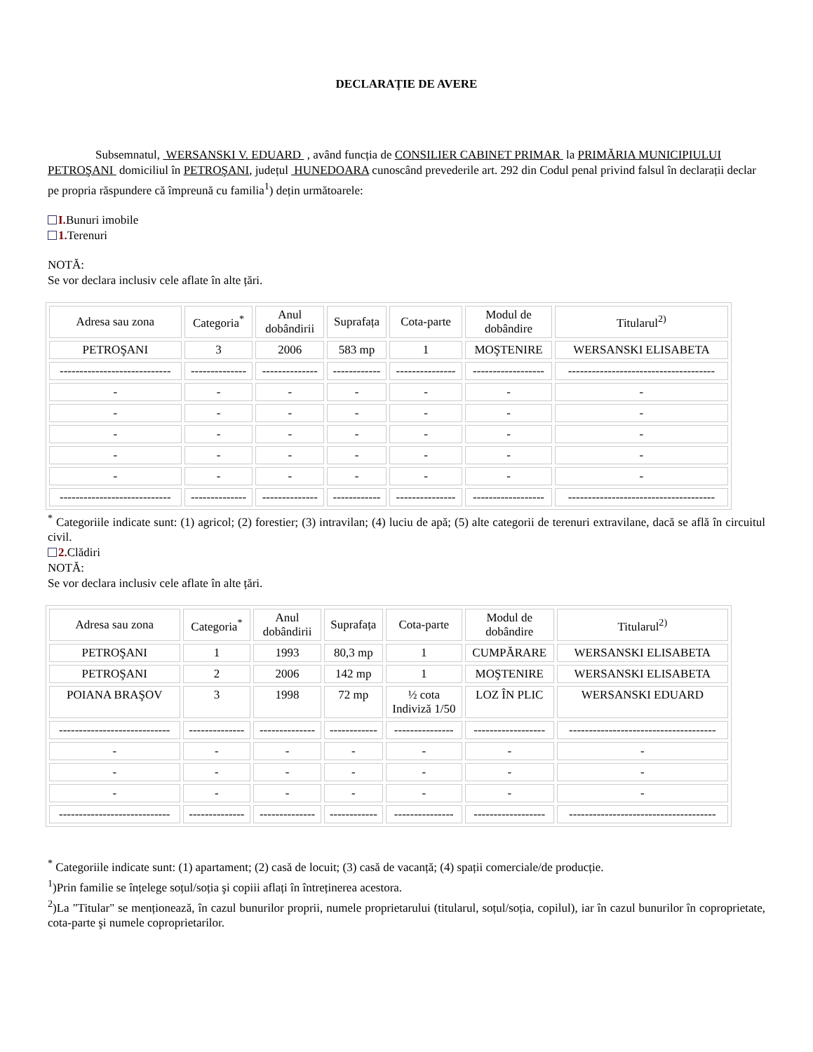DECLARAȚIE DE AVERE
Subsemnatul, WERSANSKI V. EDUARD , având funcția de CONSILIER CABINET PRIMAR la PRIMĂRIA MUNICIPIULUI PETROŞANI domiciliul în PETROŞANI, județul HUNEDOARA cunoscând prevederile art. 292 din Codul penal privind falsul în declarații declar pe propria răspundere că împreună cu familia<sup>1</sup>) dețin următoarele:
I. Bunuri imobile
1. Terenuri
NOTĂ:
Se vor declara inclusiv cele aflate în alte țări.
| Adresa sau zona | Categoria<sup>*</sup> | Anul dobândirii | Suprafața | Cota-parte | Modul de dobândire | Titularul<sup>2)</sup> |
| PETROŞANI | 3 | 2006 | 583 mp | 1 | MOŞTENIRE | WERSANSKI ELISABETA |
| ---------------------------- | -------------- | -------------- | ------------ | --------------- | ------------------ | ------------------------------------- |
| - | - | - | - | - | - | - |
| - | - | - | - | - | - | - |
| - | - | - | - | - | - | - |
| - | - | - | - | - | - | - |
| - | - | - | - | - | - | - |
| ---------------------------- | -------------- | -------------- | ------------ | --------------- | ------------------ | ------------------------------------- |
<sup>*</sup> Categoriile indicate sunt: (1) agricol; (2) forestier; (3) intravilan; (4) luciu de apă; (5) alte categorii de terenuri extravilane, dacă se află în circuitul civil.
2. Clădiri
NOTĂ:
Se vor declara inclusiv cele aflate în alte țări.
| Adresa sau zona | Categoria<sup>*</sup> | Anul dobândirii | Suprafața | Cota-parte | Modul de dobândire | Titularul<sup>2)</sup> |
| PETROŞANI | 1 | 1993 | 80,3 mp | 1 | CUMPĂRARE | WERSANSKI ELISABETA |
| PETROŞANI | 2 | 2006 | 142 mp | 1 | MOŞTENIRE | WERSANSKI ELISABETA |
| POIANA BRAŞOV | 3 | 1998 | 72 mp | ½ cota Indiviză 1/50 | LOZ ÎN PLIC | WERSANSKI EDUARD |
| ---------------------------- | -------------- | -------------- | ------------ | --------------- | ------------------ | ------------------------------------- |
| - | - | - | - | - | - | - |
| - | - | - | - | - | - | - |
| - | - | - | - | - | - | - |
| ---------------------------- | -------------- | -------------- | ------------ | --------------- | ------------------ | ------------------------------------- |
<sup>*</sup> Categoriile indicate sunt: (1) apartament; (2) casă de locuit; (3) casă de vacanță; (4) spații comerciale/de producție.
<sup>1</sup>)Prin familie se înțelege soțul/soția şi copiii aflați în întreținerea acestora.
<sup>2</sup>)La "Titular" se menționează, în cazul bunurilor proprii, numele proprietarului (titularul, soțul/soția, copilul), iar în cazul bunurilor în coproprietate, cota-parte şi numele coproprietarilor.